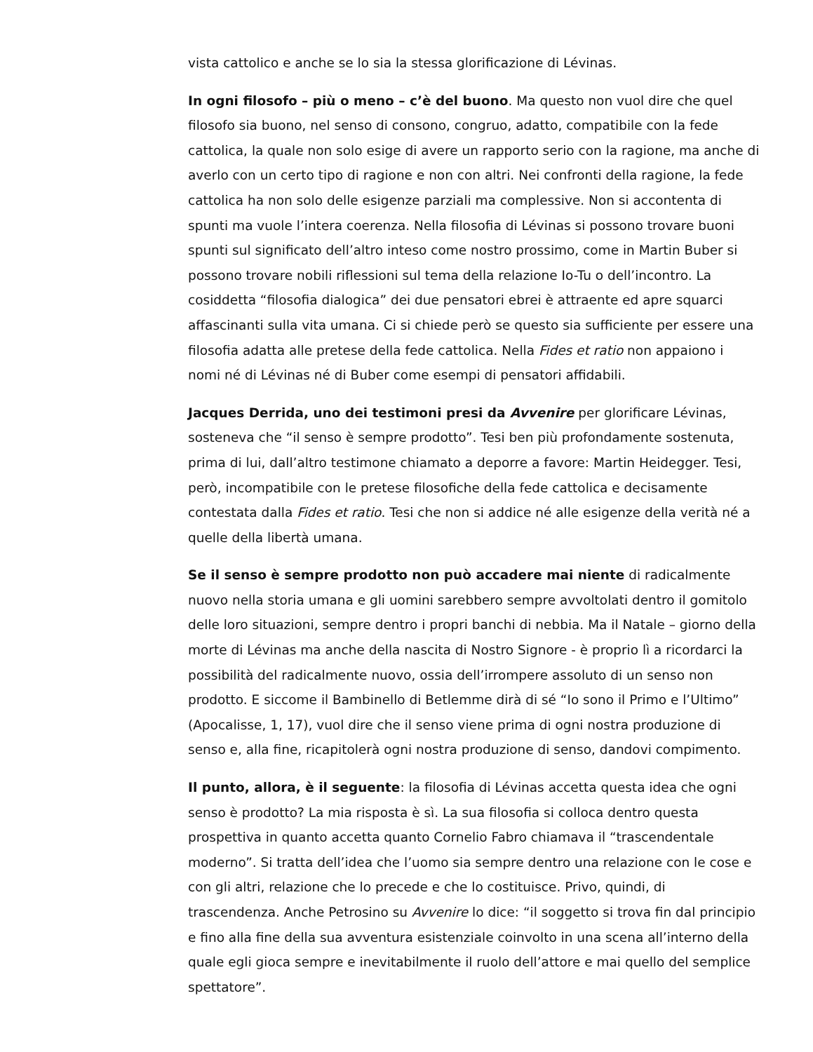vista cattolico e anche se lo sia la stessa glorificazione di Lévinas.
In ogni filosofo – più o meno – c’è del buono. Ma questo non vuol dire che quel filosofo sia buono, nel senso di consono, congruo, adatto, compatibile con la fede cattolica, la quale non solo esige di avere un rapporto serio con la ragione, ma anche di averlo con un certo tipo di ragione e non con altri. Nei confronti della ragione, la fede cattolica ha non solo delle esigenze parziali ma complessive. Non si accontenta di spunti ma vuole l’intera coerenza. Nella filosofia di Lévinas si possono trovare buoni spunti sul significato dell’altro inteso come nostro prossimo, come in Martin Buber si possono trovare nobili riflessioni sul tema della relazione Io-Tu o dell’incontro. La cosiddetta “filosofia dialogica” dei due pensatori ebrei è attraente ed apre squarci affascinanti sulla vita umana. Ci si chiede però se questo sia sufficiente per essere una filosofia adatta alle pretese della fede cattolica. Nella Fides et ratio non appaiono i nomi né di Lévinas né di Buber come esempi di pensatori affidabili.
Jacques Derrida, uno dei testimoni presi da Avvenire per glorificare Lévinas, sosteneva che “il senso è sempre prodotto”. Tesi ben più profondamente sostenuta, prima di lui, dall’altro testimone chiamato a deporre a favore: Martin Heidegger. Tesi, però, incompatibile con le pretese filosofiche della fede cattolica e decisamente contestata dalla Fides et ratio. Tesi che non si addice né alle esigenze della verità né a quelle della libertà umana.
Se il senso è sempre prodotto non può accadere mai niente di radicalmente nuovo nella storia umana e gli uomini sarebbero sempre avvoltolati dentro il gomitolo delle loro situazioni, sempre dentro i propri banchi di nebbia. Ma il Natale – giorno della morte di Lévinas ma anche della nascita di Nostro Signore - è proprio lì a ricordarci la possibilità del radicalmente nuovo, ossia dell’irrompere assoluto di un senso non prodotto. E siccome il Bambinello di Betlemme dirà di sé “Io sono il Primo e l’Ultimo” (Apocalisse, 1, 17), vuol dire che il senso viene prima di ogni nostra produzione di senso e, alla fine, ricapitolerà ogni nostra produzione di senso, dandovi compimento.
Il punto, allora, è il seguente: la filosofia di Lévinas accetta questa idea che ogni senso è prodotto? La mia risposta è sì. La sua filosofia si colloca dentro questa prospettiva in quanto accetta quanto Cornelio Fabro chiamava il “trascendentale moderno”. Si tratta dell’idea che l’uomo sia sempre dentro una relazione con le cose e con gli altri, relazione che lo precede e che lo costituisce. Privo, quindi, di trascendenza. Anche Petrosino su Avvenire lo dice: “il soggetto si trova fin dal principio e fino alla fine della sua avventura esistenziale coinvolto in una scena all’interno della quale egli gioca sempre e inevitabilmente il ruolo dell’attore e mai quello del semplice spettatore”.